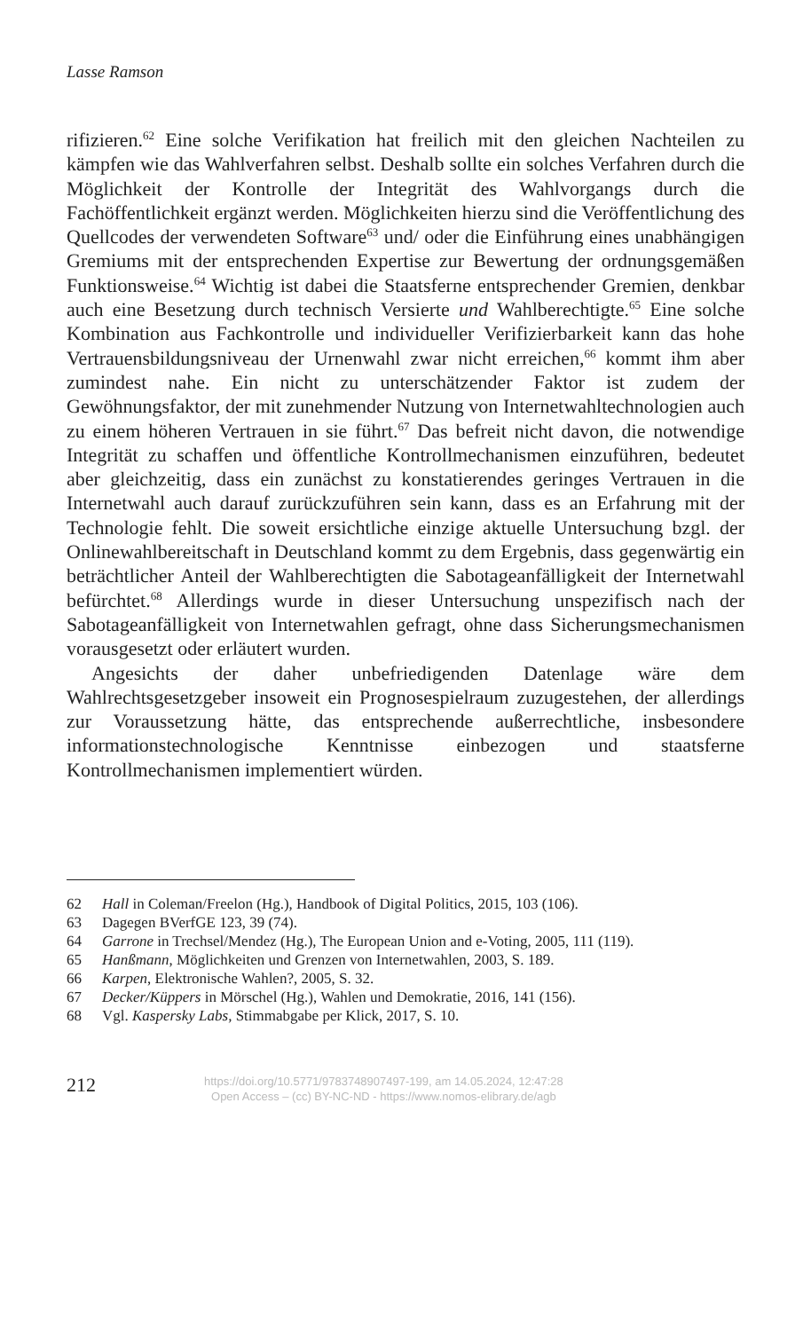Lasse Ramson
rifizieren.<sup>62</sup> Eine solche Verifikation hat freilich mit den gleichen Nachteilen zu kämpfen wie das Wahlverfahren selbst. Deshalb sollte ein solches Verfahren durch die Möglichkeit der Kontrolle der Integrität des Wahlvorgangs durch die Fachöffentlichkeit ergänzt werden. Möglichkeiten hierzu sind die Veröffentlichung des Quellcodes der verwendeten Software<sup>63</sup> und/ oder die Einführung eines unabhängigen Gremiums mit der entsprechenden Expertise zur Bewertung der ordnungsgemäßen Funktionsweise.<sup>64</sup> Wichtig ist dabei die Staatsferne entsprechender Gremien, denkbar auch eine Besetzung durch technisch Versierte und Wahlberechtigte.<sup>65</sup> Eine solche Kombination aus Fachkontrolle und individueller Verifizierbarkeit kann das hohe Vertrauensbildungsniveau der Urnenwahl zwar nicht erreichen,<sup>66</sup> kommt ihm aber zumindest nahe. Ein nicht zu unterschätzender Faktor ist zudem der Gewöhnungsfaktor, der mit zunehmender Nutzung von Internetwahltechnologien auch zu einem höheren Vertrauen in sie führt.<sup>67</sup> Das befreit nicht davon, die notwendige Integrität zu schaffen und öffentliche Kontrollmechanismen einzuführen, bedeutet aber gleichzeitig, dass ein zunächst zu konstatierendes geringes Vertrauen in die Internetwahl auch darauf zurückzuführen sein kann, dass es an Erfahrung mit der Technologie fehlt. Die soweit ersichtliche einzige aktuelle Untersuchung bzgl. der Onlinewahlbereitschaft in Deutschland kommt zu dem Ergebnis, dass gegenwärtig ein beträchtlicher Anteil der Wahlberechtigten die Sabotageanfälligkeit der Internetwahl befürchtet.<sup>68</sup> Allerdings wurde in dieser Untersuchung unspezifisch nach der Sabotageanfälligkeit von Internetwahlen gefragt, ohne dass Sicherungsmechanismen vorausgesetzt oder erläutert wurden.
Angesichts der daher unbefriedigenden Datenlage wäre dem Wahlrechtsgesetzgeber insoweit ein Prognosespielraum zuzugestehen, der allerdings zur Voraussetzung hätte, das entsprechende außerrechtliche, insbesondere informationstechnologische Kenntnisse einbezogen und staatsferne Kontrollmechanismen implementiert würden.
62 Hall in Coleman/Freelon (Hg.), Handbook of Digital Politics, 2015, 103 (106).
63 Dagegen BVerfGE 123, 39 (74).
64 Garrone in Trechsel/Mendez (Hg.), The European Union and e-Voting, 2005, 111 (119).
65 Hanßmann, Möglichkeiten und Grenzen von Internetwahlen, 2003, S. 189.
66 Karpen, Elektronische Wahlen?, 2005, S. 32.
67 Decker/Küppers in Mörschel (Hg.), Wahlen und Demokratie, 2016, 141 (156).
68 Vgl. Kaspersky Labs, Stimmabgabe per Klick, 2017, S. 10.
212
https://doi.org/10.5771/9783748907497-199, am 14.05.2024, 12:47:28
Open Access – (cc) BY-NC-ND - https://www.nomos-elibrary.de/agb